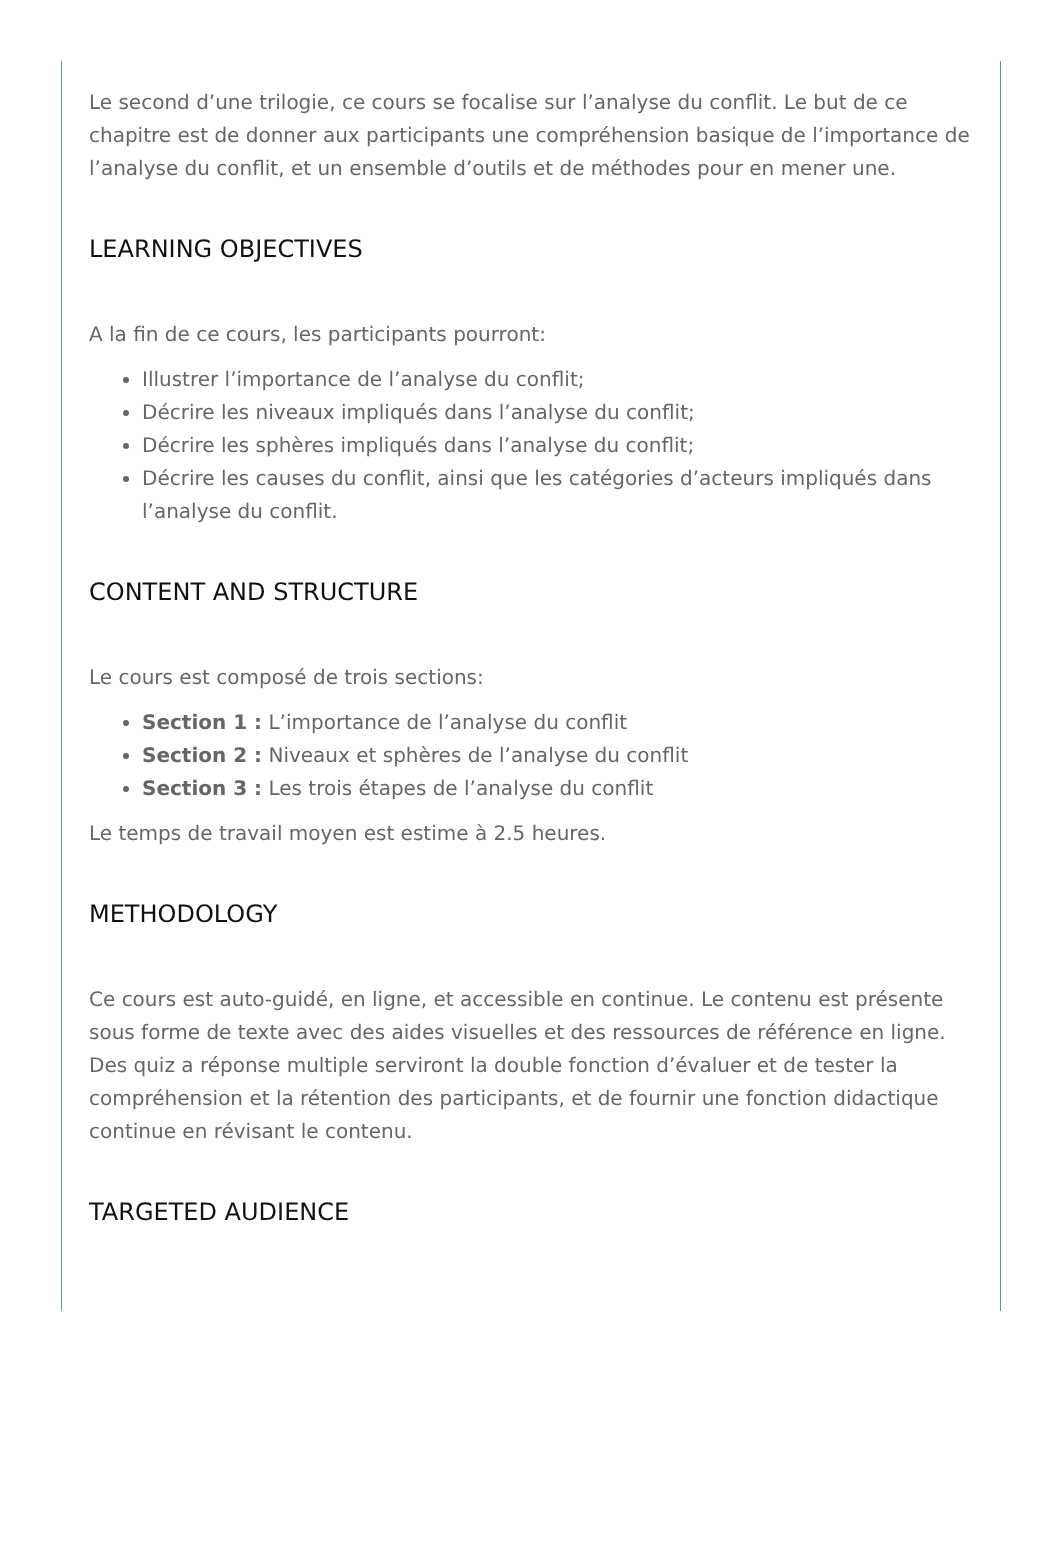Le second d’une trilogie, ce cours se focalise sur l’analyse du conflit. Le but de ce chapitre est de donner aux participants une compréhension basique de l’importance de l’analyse du conflit, et un ensemble d’outils et de méthodes pour en mener une.
LEARNING OBJECTIVES
A la fin de ce cours, les participants pourront:
Illustrer l’importance de l’analyse du conflit;
Décrire les niveaux impliqués dans l’analyse du conflit;
Décrire les sphères impliqués dans l’analyse du conflit;
Décrire les causes du conflit, ainsi que les catégories d’acteurs impliqués dans l’analyse du conflit.
CONTENT AND STRUCTURE
Le cours est composé de trois sections:
Section 1 : L’importance de l’analyse du conflit
Section 2 : Niveaux et sphères de l’analyse du conflit
Section 3 : Les trois étapes de l’analyse du conflit
Le temps de travail moyen est estime à 2.5 heures.
METHODOLOGY
Ce cours est auto-guidé, en ligne, et accessible en continue. Le contenu est présente sous forme de texte avec des aides visuelles et des ressources de référence en ligne. Des quiz a réponse multiple serviront la double fonction d’évaluer et de tester la compréhension et la rétention des participants, et de fournir une fonction didactique continue en révisant le contenu.
TARGETED AUDIENCE